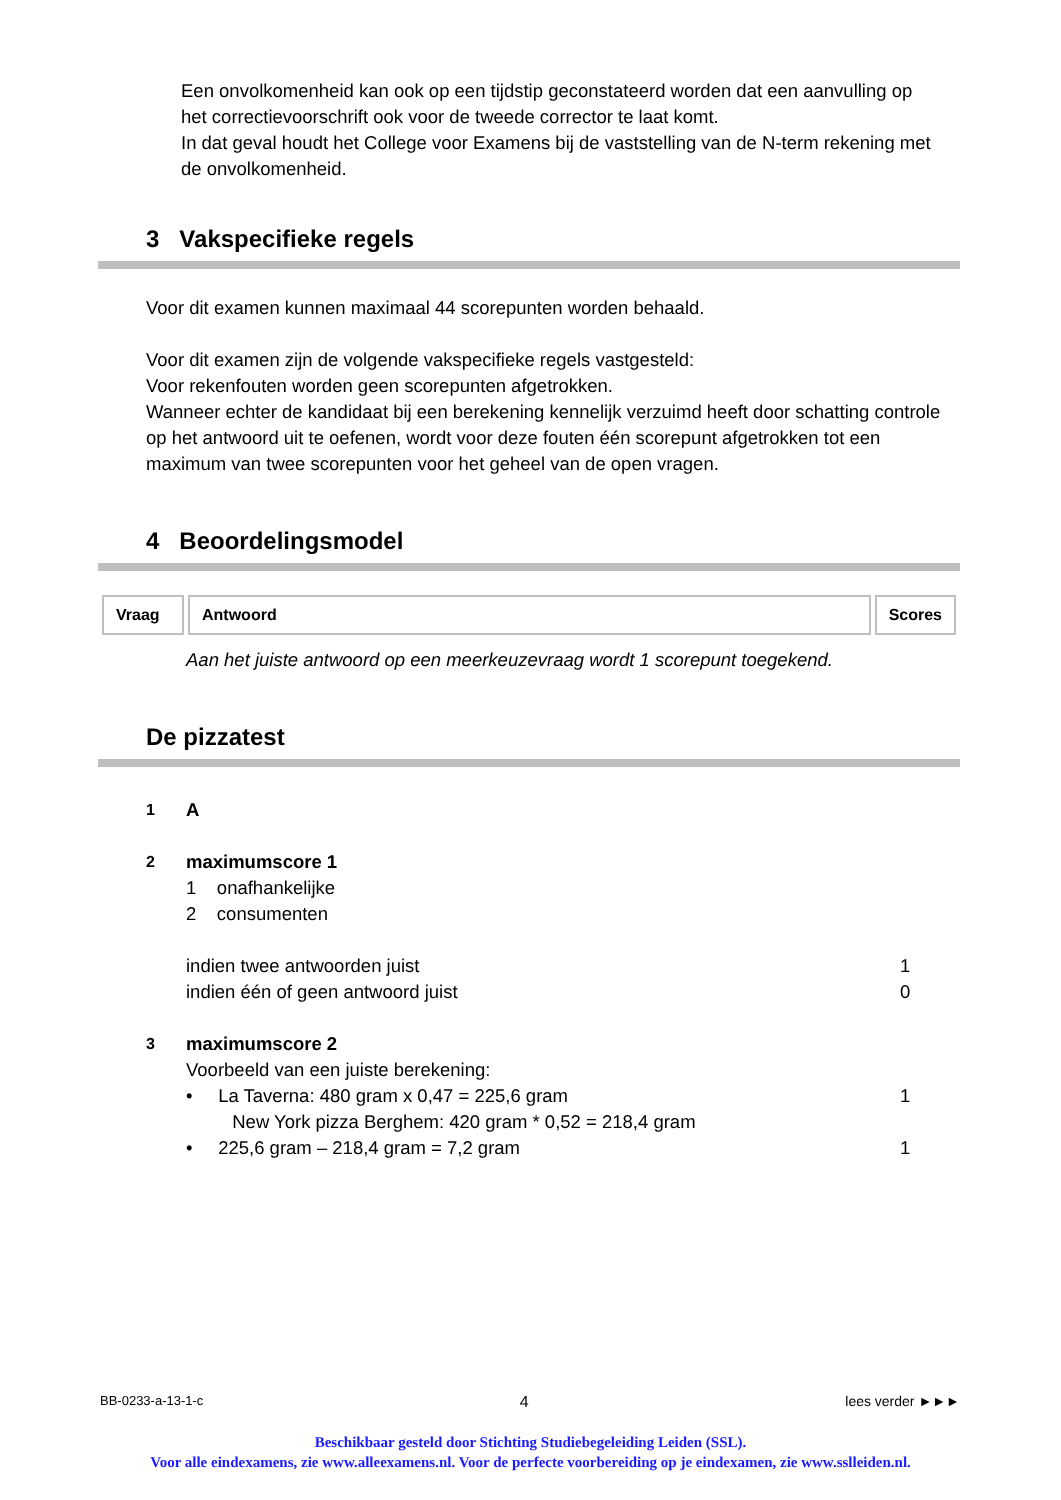Een onvolkomenheid kan ook op een tijdstip geconstateerd worden dat een aanvulling op het correctievoorschrift ook voor de tweede corrector te laat komt.
In dat geval houdt het College voor Examens bij de vaststelling van de N-term rekening met de onvolkomenheid.
3 Vakspecifieke regels
Voor dit examen kunnen maximaal 44 scorepunten worden behaald.
Voor dit examen zijn de volgende vakspecifieke regels vastgesteld:
Voor rekenfouten worden geen scorepunten afgetrokken.
Wanneer echter de kandidaat bij een berekening kennelijk verzuimd heeft door schatting controle op het antwoord uit te oefenen, wordt voor deze fouten één scorepunt afgetrokken tot een maximum van twee scorepunten voor het geheel van de open vragen.
4 Beoordelingsmodel
| Vraag | Antwoord | Scores |
| --- | --- | --- |
Aan het juiste antwoord op een meerkeuzevraag wordt 1 scorepunt toegekend.
De pizzatest
1 A
2 maximumscore 1
1 onafhankelijke
2 consumenten
indien twee antwoorden juist
indien één of geen antwoord juist
1
0
3 maximumscore 2
Voorbeeld van een juiste berekening:
• La Taverna: 480 gram x 0,47 = 225,6 gram
New York pizza Berghem: 420 gram * 0,52 = 218,4 gram
• 225,6 gram – 218,4 gram = 7,2 gram
1
1
BB-0233-a-13-1-c 4 lees verder ►►►
Beschikbaar gesteld door Stichting Studiebegeleiding Leiden (SSL).
Voor alle eindexamens, zie www.alleexamens.nl. Voor de perfecte voorbereiding op je eindexamen, zie www.sslleiden.nl.